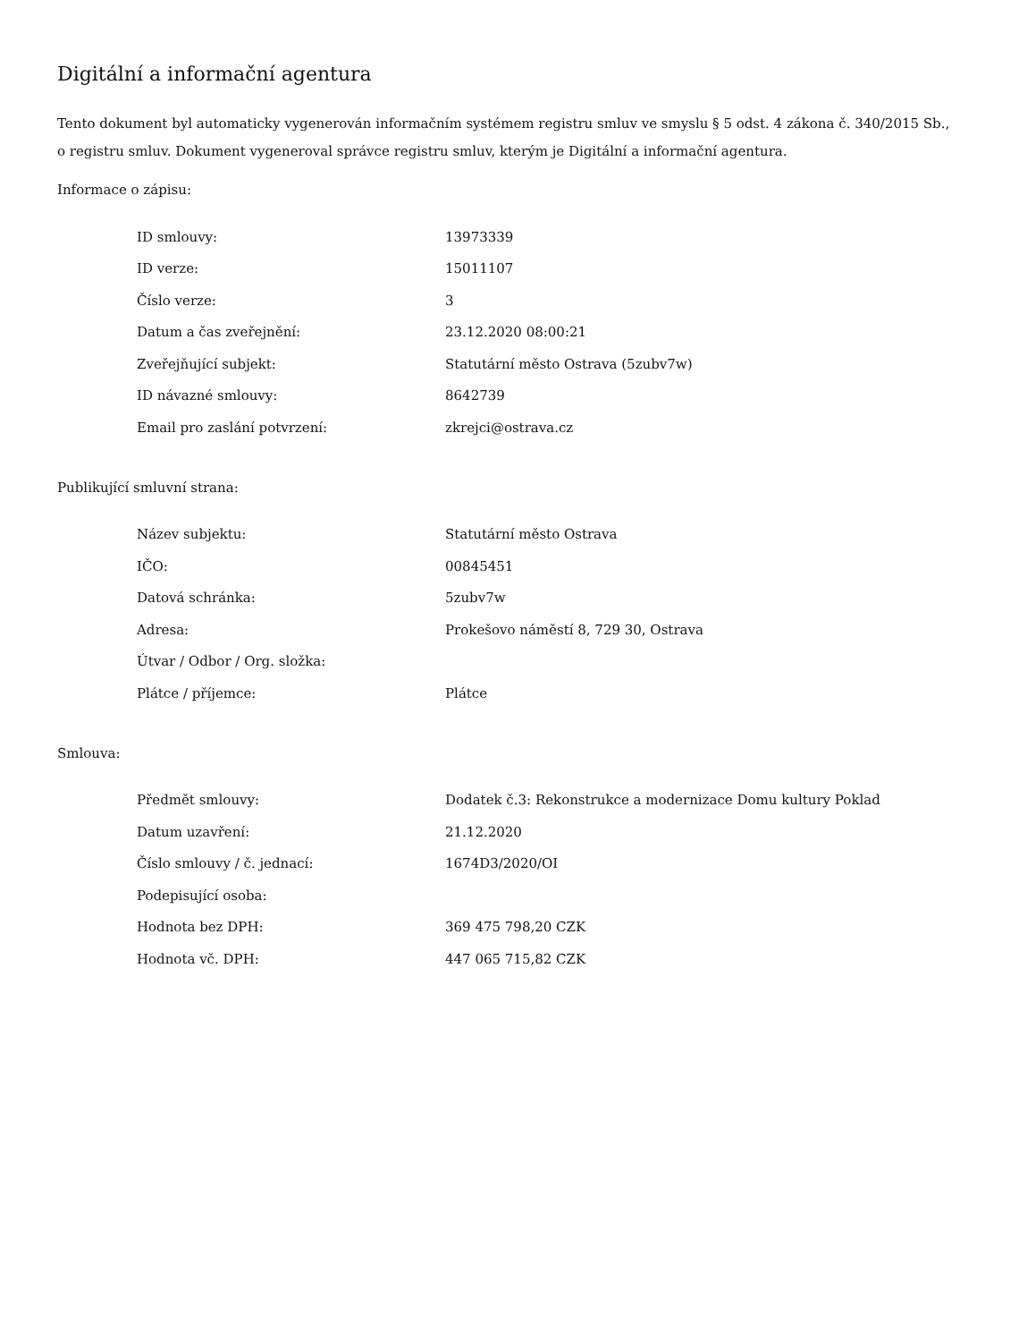Digitální a informační agentura
Tento dokument byl automaticky vygenerován informačním systémem registru smluv ve smyslu § 5 odst. 4 zákona č. 340/2015 Sb., o registru smluv. Dokument vygeneroval správce registru smluv, kterým je Digitální a informační agentura.
Informace o zápisu:
| ID smlouvy: | 13973339 |
| ID verze: | 15011107 |
| Číslo verze: | 3 |
| Datum a čas zveřejnění: | 23.12.2020 08:00:21 |
| Zveřejňující subjekt: | Statutární město Ostrava (5zubv7w) |
| ID návazné smlouvy: | 8642739 |
| Email pro zaslání potvrzení: | zkrejci@ostrava.cz |
Publikující smluvní strana:
| Název subjektu: | Statutární město Ostrava |
| IČO: | 00845451 |
| Datová schránka: | 5zubv7w |
| Adresa: | Prokešovo náměstí 8, 729 30, Ostrava |
| Útvar / Odbor / Org. složka: | |
| Plátce / příjemce: | Plátce |
Smlouva:
| Předmět smlouvy: | Dodatek č.3: Rekonstrukce a modernizace Domu kultury Poklad |
| Datum uzavření: | 21.12.2020 |
| Číslo smlouvy / č. jednací: | 1674D3/2020/OI |
| Podepisující osoba: | |
| Hodnota bez DPH: | 369 475 798,20 CZK |
| Hodnota vč. DPH: | 447 065 715,82 CZK |